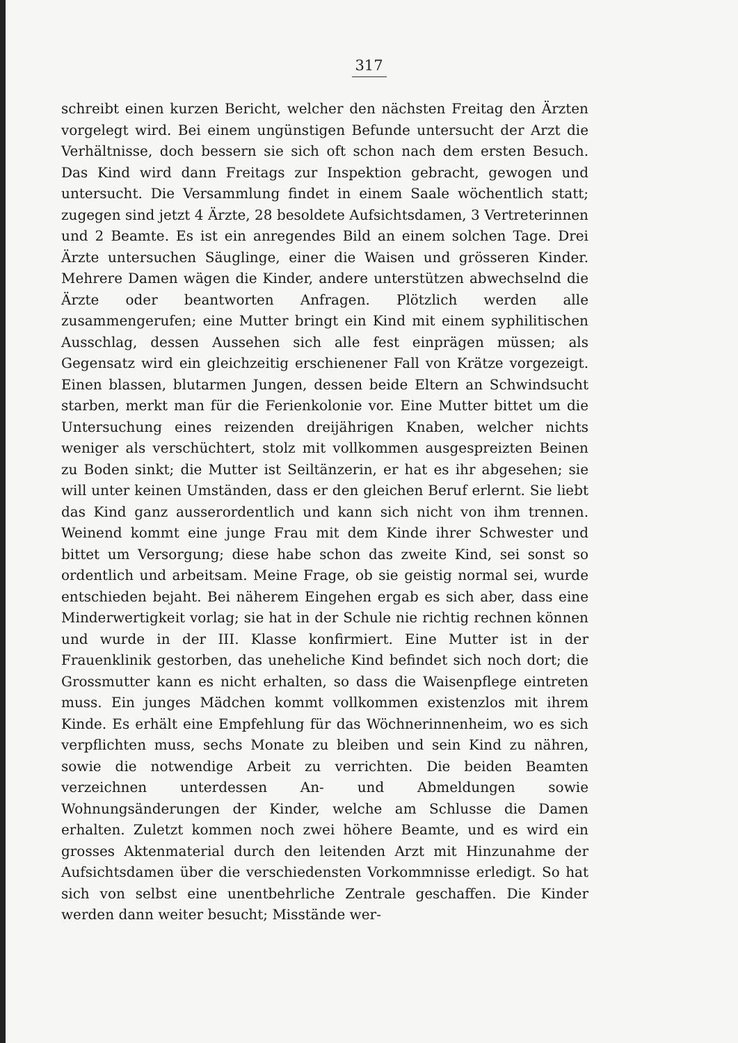317
schreibt einen kurzen Bericht, welcher den nächsten Freitag den Ärzten vorgelegt wird. Bei einem ungünstigen Befunde untersucht der Arzt die Verhältnisse, doch bessern sie sich oft schon nach dem ersten Besuch. Das Kind wird dann Freitags zur Inspektion gebracht, gewogen und untersucht. Die Versammlung findet in einem Saale wöchentlich statt; zugegen sind jetzt 4 Ärzte, 28 besoldete Aufsichtsdamen, 3 Vertreterinnen und 2 Beamte. Es ist ein anregendes Bild an einem solchen Tage. Drei Ärzte untersuchen Säuglinge, einer die Waisen und grösseren Kinder. Mehrere Damen wägen die Kinder, andere unterstützen abwechselnd die Ärzte oder beantworten Anfragen. Plötzlich werden alle zusammengerufen; eine Mutter bringt ein Kind mit einem syphilitischen Ausschlag, dessen Aussehen sich alle fest einprägen müssen; als Gegensatz wird ein gleichzeitig erschienener Fall von Krätze vorgezeigt. Einen blassen, blutarmen Jungen, dessen beide Eltern an Schwindsucht starben, merkt man für die Ferienkolonie vor. Eine Mutter bittet um die Untersuchung eines reizenden dreijährigen Knaben, welcher nichts weniger als verschüchtert, stolz mit vollkommen ausgespreizten Beinen zu Boden sinkt; die Mutter ist Seiltänzerin, er hat es ihr abgesehen; sie will unter keinen Umständen, dass er den gleichen Beruf erlernt. Sie liebt das Kind ganz ausserordentlich und kann sich nicht von ihm trennen. Weinend kommt eine junge Frau mit dem Kinde ihrer Schwester und bittet um Versorgung; diese habe schon das zweite Kind, sei sonst so ordentlich und arbeitsam. Meine Frage, ob sie geistig normal sei, wurde entschieden bejaht. Bei näherem Eingehen ergab es sich aber, dass eine Minderwertigkeit vorlag; sie hat in der Schule nie richtig rechnen können und wurde in der III. Klasse konfirmiert. Eine Mutter ist in der Frauenklinik gestorben, das uneheliche Kind befindet sich noch dort; die Grossmutter kann es nicht erhalten, so dass die Waisenpflege eintreten muss. Ein junges Mädchen kommt vollkommen existenzlos mit ihrem Kinde. Es erhält eine Empfehlung für das Wöchnerinnenheim, wo es sich verpflichten muss, sechs Monate zu bleiben und sein Kind zu nähren, sowie die notwendige Arbeit zu verrichten. Die beiden Beamten verzeichnen unterdessen An- und Abmeldungen sowie Wohnungsänderungen der Kinder, welche am Schlusse die Damen erhalten. Zuletzt kommen noch zwei höhere Beamte, und es wird ein grosses Aktenmaterial durch den leitenden Arzt mit Hinzunahme der Aufsichtsdamen über die verschiedensten Vorkommnisse erledigt. So hat sich von selbst eine unentbehrliche Zentrale geschaffen. Die Kinder werden dann weiter besucht; Misstände wer-